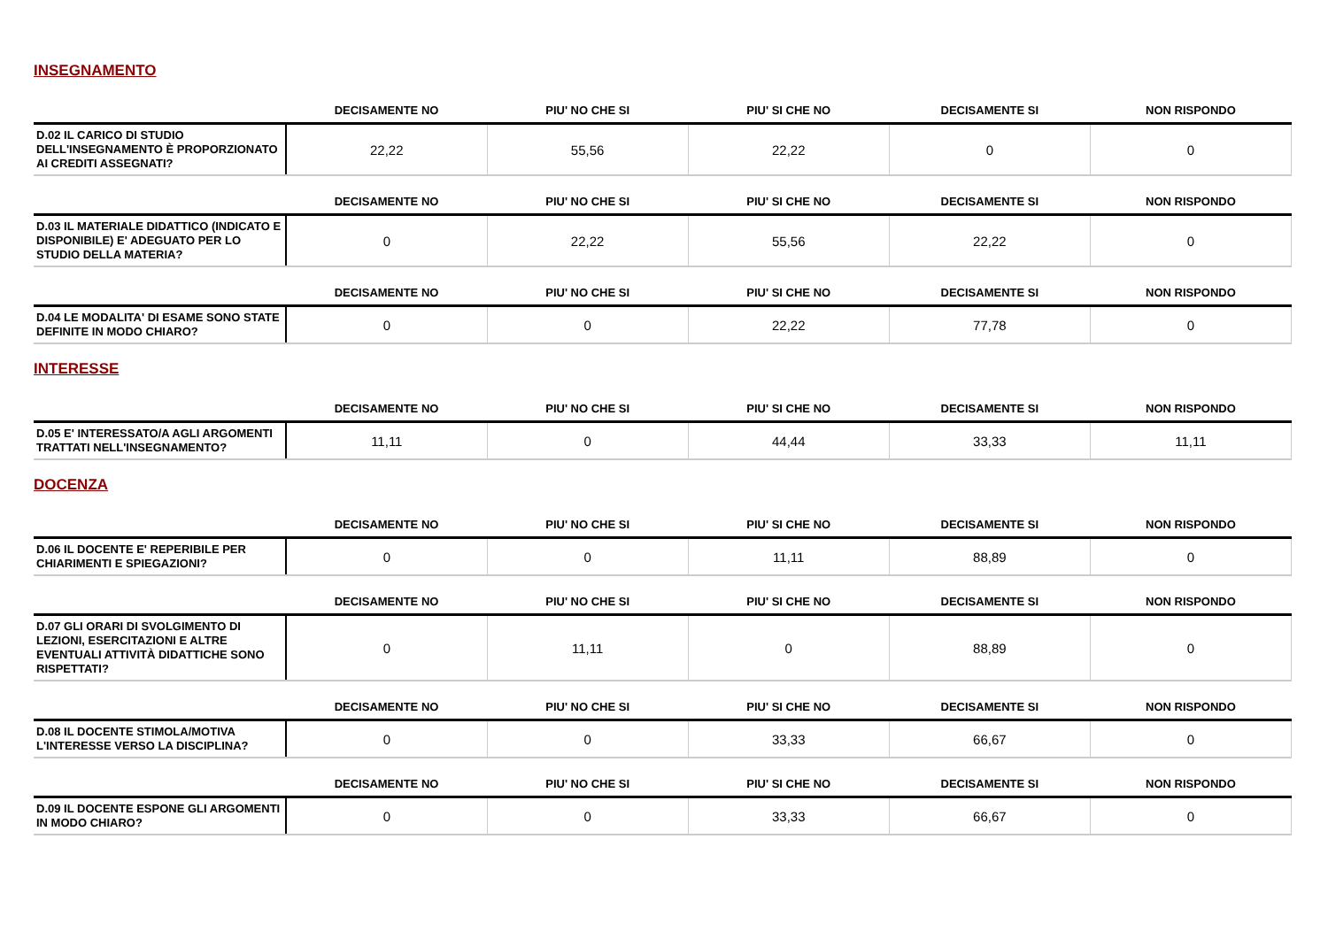INSEGNAMENTO
| | DECISAMENTE NO | PIU' NO CHE SI | PIU' SI CHE NO | DECISAMENTE SI | NON RISPONDO |
| --- | --- | --- | --- | --- | --- |
| D.02 IL CARICO DI STUDIO DELL'INSEGNAMENTO È PROPORZIONATO AI CREDITI ASSEGNATI? | 22,22 | 55,56 | 22,22 | 0 | 0 |
| | DECISAMENTE NO | PIU' NO CHE SI | PIU' SI CHE NO | DECISAMENTE SI | NON RISPONDO |
| --- | --- | --- | --- | --- | --- |
| D.03 IL MATERIALE DIDATTICO (INDICATO E DISPONIBILE) E' ADEGUATO PER LO STUDIO DELLA MATERIA? | 0 | 22,22 | 55,56 | 22,22 | 0 |
| | DECISAMENTE NO | PIU' NO CHE SI | PIU' SI CHE NO | DECISAMENTE SI | NON RISPONDO |
| --- | --- | --- | --- | --- | --- |
| D.04 LE MODALITA' DI ESAME SONO STATE DEFINITE IN MODO CHIARO? | 0 | 0 | 22,22 | 77,78 | 0 |
INTERESSE
| | DECISAMENTE NO | PIU' NO CHE SI | PIU' SI CHE NO | DECISAMENTE SI | NON RISPONDO |
| --- | --- | --- | --- | --- | --- |
| D.05 E' INTERESSATO/A AGLI ARGOMENTI TRATTATI NELL'INSEGNAMENTO? | 11,11 | 0 | 44,44 | 33,33 | 11,11 |
DOCENZA
| | DECISAMENTE NO | PIU' NO CHE SI | PIU' SI CHE NO | DECISAMENTE SI | NON RISPONDO |
| --- | --- | --- | --- | --- | --- |
| D.06 IL DOCENTE E' REPERIBILE PER CHIARIMENTI E SPIEGAZIONI? | 0 | 0 | 11,11 | 88,89 | 0 |
| | DECISAMENTE NO | PIU' NO CHE SI | PIU' SI CHE NO | DECISAMENTE SI | NON RISPONDO |
| --- | --- | --- | --- | --- | --- |
| D.07 GLI ORARI DI SVOLGIMENTO DI LEZIONI, ESERCITAZIONI E ALTRE EVENTUALI ATTIVITÀ DIDATTICHE SONO RISPETTATI? | 0 | 11,11 | 0 | 88,89 | 0 |
| | DECISAMENTE NO | PIU' NO CHE SI | PIU' SI CHE NO | DECISAMENTE SI | NON RISPONDO |
| --- | --- | --- | --- | --- | --- |
| D.08 IL DOCENTE STIMOLA/MOTIVA L'INTERESSE VERSO LA DISCIPLINA? | 0 | 0 | 33,33 | 66,67 | 0 |
| | DECISAMENTE NO | PIU' NO CHE SI | PIU' SI CHE NO | DECISAMENTE SI | NON RISPONDO |
| --- | --- | --- | --- | --- | --- |
| D.09 IL DOCENTE ESPONE GLI ARGOMENTI IN MODO CHIARO? | 0 | 0 | 33,33 | 66,67 | 0 |